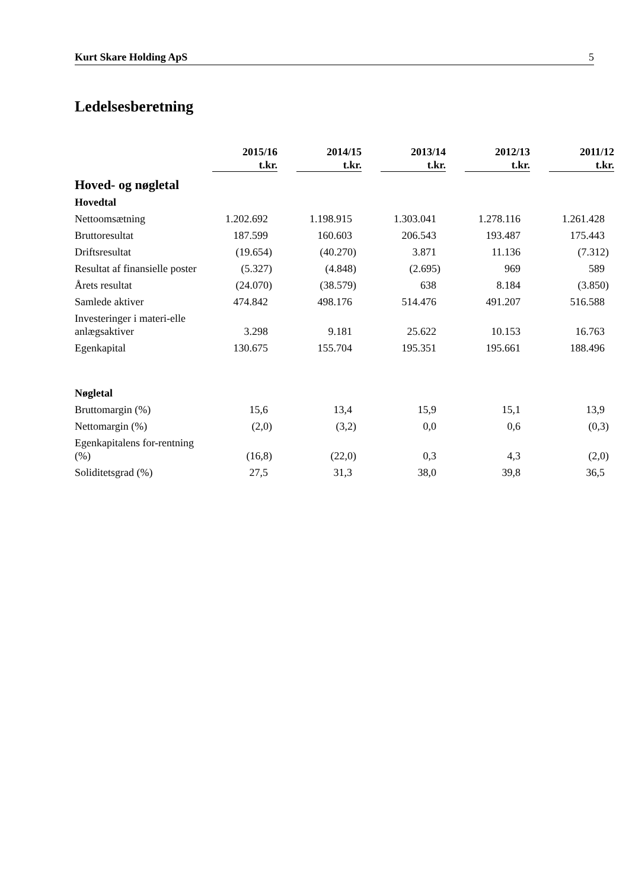Kurt Skare Holding ApS 5
Ledelsesberetning
| | 2015/16 t.kr. | 2014/15 t.kr. | 2013/14 t.kr. | 2012/13 t.kr. | 2011/12 t.kr. |
| Hoved- og nøgletal | | | | | |
| Hovedtal | | | | | |
| Nettoomsætning | 1.202.692 | 1.198.915 | 1.303.041 | 1.278.116 | 1.261.428 |
| Bruttoresultat | 187.599 | 160.603 | 206.543 | 193.487 | 175.443 |
| Driftsresultat | (19.654) | (40.270) | 3.871 | 11.136 | (7.312) |
| Resultat af finansielle poster | (5.327) | (4.848) | (2.695) | 969 | 589 |
| Årets resultat | (24.070) | (38.579) | 638 | 8.184 | (3.850) |
| Samlede aktiver | 474.842 | 498.176 | 514.476 | 491.207 | 516.588 |
| Investeringer i materi-elle anlægsaktiver | 3.298 | 9.181 | 25.622 | 10.153 | 16.763 |
| Egenkapital | 130.675 | 155.704 | 195.351 | 195.661 | 188.496 |
| Nøgletal | | | | | |
| Bruttomargin (%) | 15,6 | 13,4 | 15,9 | 15,1 | 13,9 |
| Nettomargin (%) | (2,0) | (3,2) | 0,0 | 0,6 | (0,3) |
| Egenkapitalens for-rentning (%) | (16,8) | (22,0) | 0,3 | 4,3 | (2,0) |
| Soliditetsgrad (%) | 27,5 | 31,3 | 38,0 | 39,8 | 36,5 |